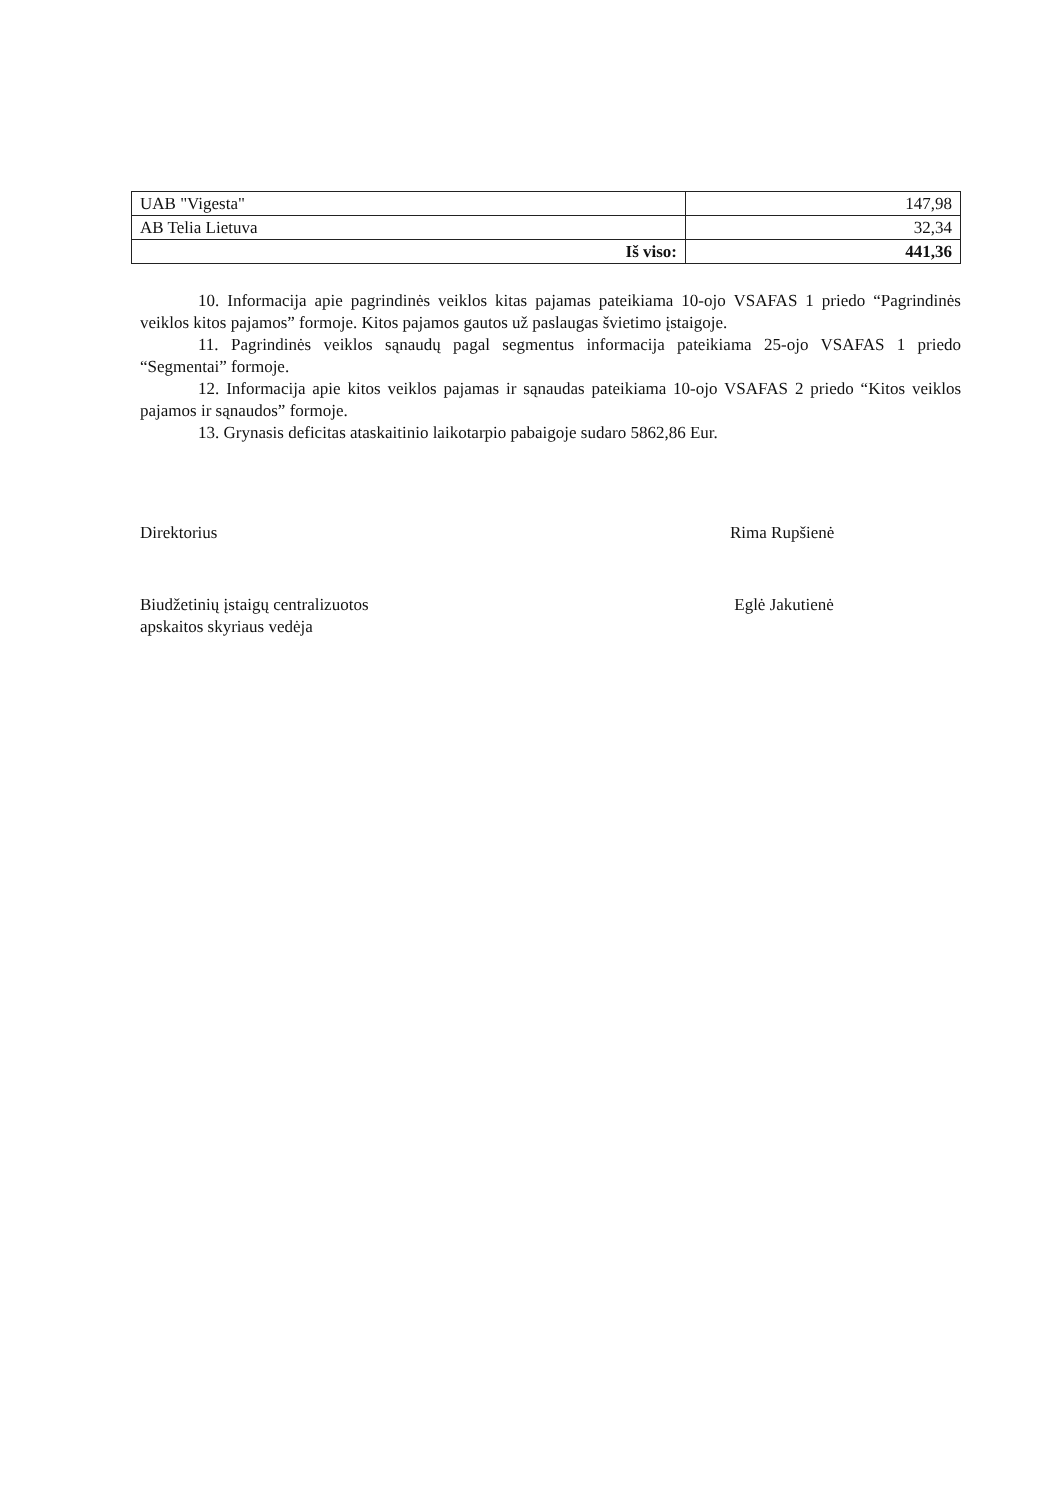| UAB "Vigesta" | 147,98 |
| AB Telia Lietuva | 32,34 |
| Iš viso: | 441,36 |
10. Informacija apie pagrindinės veiklos kitas pajamas pateikiama 10-ojo VSAFAS 1 priedo “Pagrindinės veiklos kitos pajamos” formoje. Kitos pajamos gautos už paslaugas švietimo įstaigoje.
11. Pagrindinės veiklos sąnaudų pagal segmentus informacija pateikiama 25-ojo VSAFAS 1 priedo “Segmentai” formoje.
12. Informacija apie kitos veiklos pajamas ir sąnaudas pateikiama 10-ojo VSAFAS 2 priedo “Kitos veiklos pajamos ir sąnaudos” formoje.
13. Grynasis deficitas ataskaitinio laikotarpio pabaigoje sudaro 5862,86 Eur.
Direktorius Rima Rupšienė
Biudžetinių įstaigų centralizuotos
apskaitos skyriaus vedėja
Eglė Jakutienė